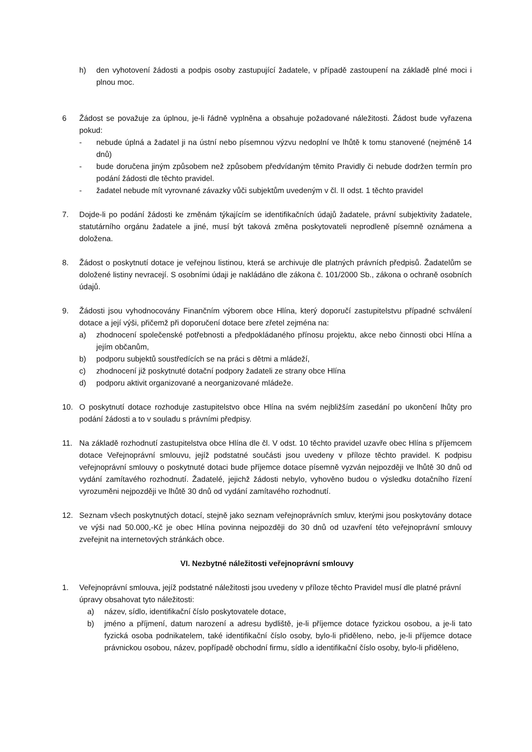h) den vyhotovení žádosti a podpis osoby zastupující žadatele, v případě zastoupení na základě plné moci i plnou moc.
6 Žádost se považuje za úplnou, je-li řádně vyplněna a obsahuje požadované náležitosti. Žádost bude vyřazena pokud:
- nebude úplná a žadatel ji na ústní nebo písemnou výzvu nedoplní ve lhůtě k tomu stanovené (nejméně 14 dnů)
- bude doručena jiným způsobem než způsobem předvídaným těmito Pravidly či nebude dodržen termín pro podání žádosti dle těchto pravidel.
- žadatel nebude mít vyrovnané závazky vůči subjektům uvedeným v čl. II odst. 1 těchto pravidel
7. Dojde-li po podání žádosti ke změnám týkajícím se identifikačních údajů žadatele, právní subjektivity žadatele, statutárního orgánu žadatele a jiné, musí být taková změna poskytovateli neprodleně písemně oznámena a doložena.
8. Žádost o poskytnutí dotace je veřejnou listinou, která se archivuje dle platných právních předpisů. Žadatelům se doložené listiny nevracejí. S osobními údaji je nakládáno dle zákona č. 101/2000 Sb., zákona o ochraně osobních údajů.
9. Žádosti jsou vyhodnocovány Finančním výborem obce Hlína, který doporučí zastupitelstvu případné schválení dotace a její výši, přičemž při doporučení dotace bere zřetel zejména na:
a) zhodnocení společenské potřebnosti a předpokládaného přínosu projektu, akce nebo činnosti obci Hlína a jejím občanům,
b) podporu subjektů soustředících se na práci s dětmi a mládeží,
c) zhodnocení již poskytnuté dotační podpory žadateli ze strany obce Hlína
d) podporu aktivit organizované a neorganizované mládeže.
10. O poskytnutí dotace rozhoduje zastupitelstvo obce Hlína na svém nejbližším zasedání po ukončení lhůty pro podání žádosti a to v souladu s právními předpisy.
11. Na základě rozhodnutí zastupitelstva obce Hlína dle čl. V odst. 10 těchto pravidel uzavře obec Hlína s příjemcem dotace Veřejnoprávní smlouvu, jejíž podstatné součásti jsou uvedeny v příloze těchto pravidel. K podpisu veřejnoprávní smlouvy o poskytnuté dotaci bude příjemce dotace písemně vyzván nejpozději ve lhůtě 30 dnů od vydání zamítavého rozhodnutí. Žadatelé, jejichž žádosti nebylo, vyhověno budou o výsledku dotačního řízení vyrozuměni nejpozději ve lhůtě 30 dnů od vydání zamítavého rozhodnutí.
12. Seznam všech poskytnutých dotací, stejně jako seznam veřejnoprávních smluv, kterými jsou poskytovány dotace ve výši nad 50.000,-Kč je obec Hlína povinna nejpozději do 30 dnů od uzavření této veřejnoprávní smlouvy zveřejnit na internetových stránkách obce.
VI. Nezbytné náležitosti veřejnoprávní smlouvy
1. Veřejnoprávní smlouva, jejíž podstatné náležitosti jsou uvedeny v příloze těchto Pravidel musí dle platné právní úpravy obsahovat tyto náležitosti:
a) název, sídlo, identifikační číslo poskytovatele dotace,
b) jméno a příjmení, datum narození a adresu bydliště, je-li příjemce dotace fyzickou osobou, a je-li tato fyzická osoba podnikatelem, také identifikační číslo osoby, bylo-li přiděleno, nebo, je-li příjemce dotace právnickou osobou, název, popřípadě obchodní firmu, sídlo a identifikační číslo osoby, bylo-li přiděleno,